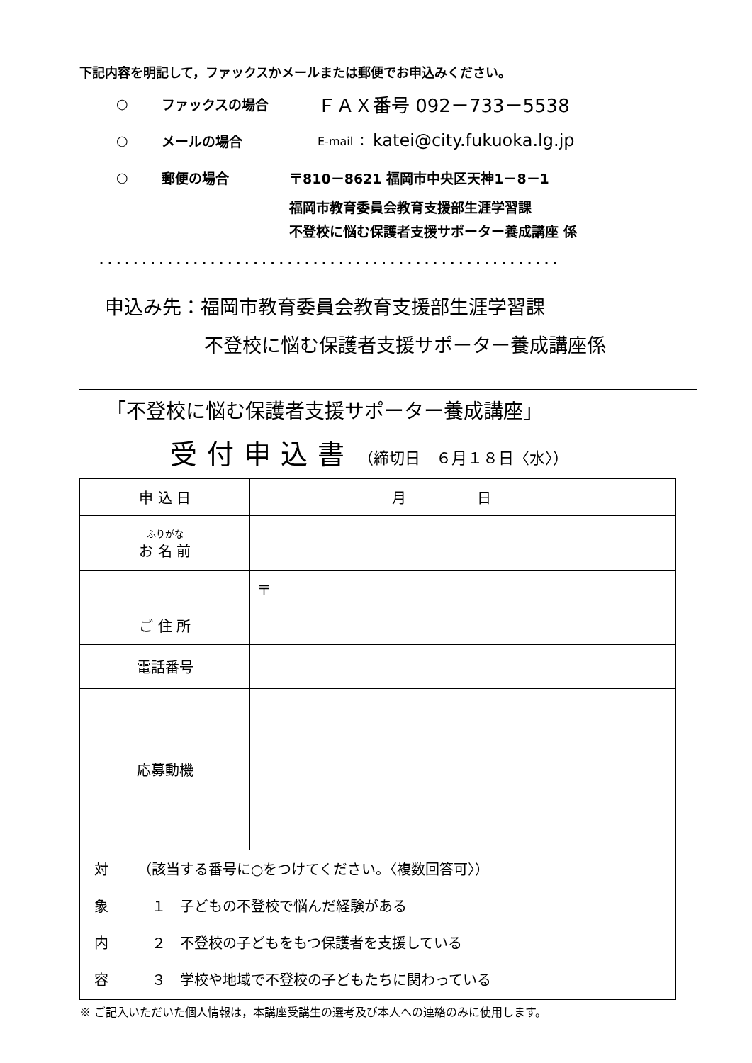下記内容を明記して，ファックスかメールまたは郵便でお申込みください。
○ ファックスの場合 ＦＡＸ番号 092－733－5538
○ メールの場合 E-mail ： katei@city.fukuoka.lg.jp
○ 郵便の場合 〒810－8621 福岡市中央区天神1－8－1
福岡市教育委員会教育支援部生涯学習課
不登校に悩む保護者支援サポーター養成講座 係
......................................................
申込み先：福岡市教育委員会教育支援部生涯学習課
不登校に悩む保護者支援サポーター養成講座係
「不登校に悩む保護者支援サポーター養成講座」
受付申込書 （締切日　６月１８日〈水〉）
| 申 込 日 | | 月 日 |
| ふりがな お 名 前 | | |
| ご 住 所 | | 〒 |
| 電話番号 | | |
| 応募動機 | | |
| 対 象 内 容 | （該当する番号に○をつけてください。〈複数回答可〉） １ 子どもの不登校で悩んだ経験がある ２ 不登校の子どもをもつ保護者を支援している ３ 学校や地域で不登校の子どもたちに関わっている | |
※ ご記入いただいた個人情報は，本講座受講生の選考及び本人への連絡のみに使用します。